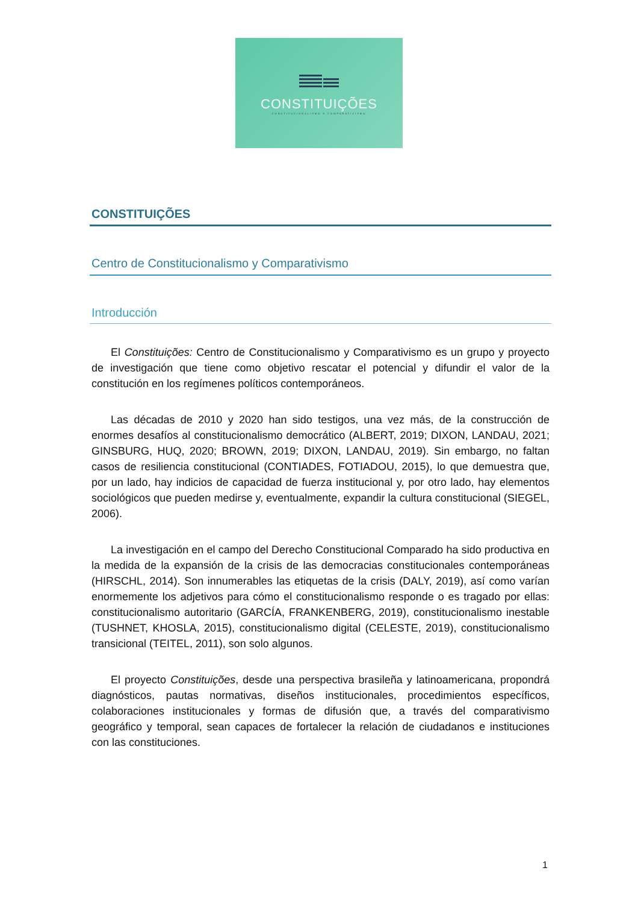CONSTITUIÇÕES
CONSTITUCIONALISMO E COMPARATIVISMO
CONSTITUIÇÕES
Centro de Constitucionalismo y Comparativismo
Introducción
El Constituições: Centro de Constitucionalismo y Comparativismo es un grupo y proyecto de investigación que tiene como objetivo rescatar el potencial y difundir el valor de la constitución en los regímenes políticos contemporáneos.
Las décadas de 2010 y 2020 han sido testigos, una vez más, de la construcción de enormes desafíos al constitucionalismo democrático (ALBERT, 2019; DIXON, LANDAU, 2021; GINSBURG, HUQ, 2020; BROWN, 2019; DIXON, LANDAU, 2019). Sin embargo, no faltan casos de resiliencia constitucional (CONTIADES, FOTIADOU, 2015), lo que demuestra que, por un lado, hay indicios de capacidad de fuerza institucional y, por otro lado, hay elementos sociológicos que pueden medirse y, eventualmente, expandir la cultura constitucional (SIEGEL, 2006).
La investigación en el campo del Derecho Constitucional Comparado ha sido productiva en la medida de la expansión de la crisis de las democracias constitucionales contemporáneas (HIRSCHL, 2014). Son innumerables las etiquetas de la crisis (DALY, 2019), así como varían enormemente los adjetivos para cómo el constitucionalismo responde o es tragado por ellas: constitucionalismo autoritario (GARCÍA, FRANKENBERG, 2019), constitucionalismo inestable (TUSHNET, KHOSLA, 2015), constitucionalismo digital (CELESTE, 2019), constitucionalismo transicional (TEITEL, 2011), son solo algunos.
El proyecto Constituições, desde una perspectiva brasileña y latinoamericana, propondrá diagnósticos, pautas normativas, diseños institucionales, procedimientos específicos, colaboraciones institucionales y formas de difusión que, a través del comparativismo geográfico y temporal, sean capaces de fortalecer la relación de ciudadanos e instituciones con las constituciones.
1